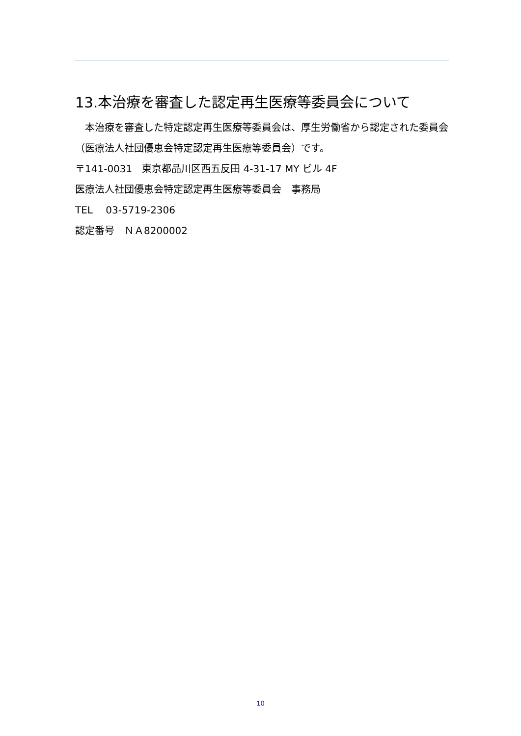13.本治療を審査した認定再生医療等委員会について
　本治療を審査した特定認定再生医療等委員会は、厚生労働省から認定された委員会（医療法人社団優恵会特定認定再生医療等委員会）です。
〒141-0031　東京都品川区西五反田 4-31-17 MY ビル 4F
医療法人社団優恵会特定認定再生医療等委員会　事務局
TEL　 03-5719-2306
認定番号　ＮＡ8200002
10